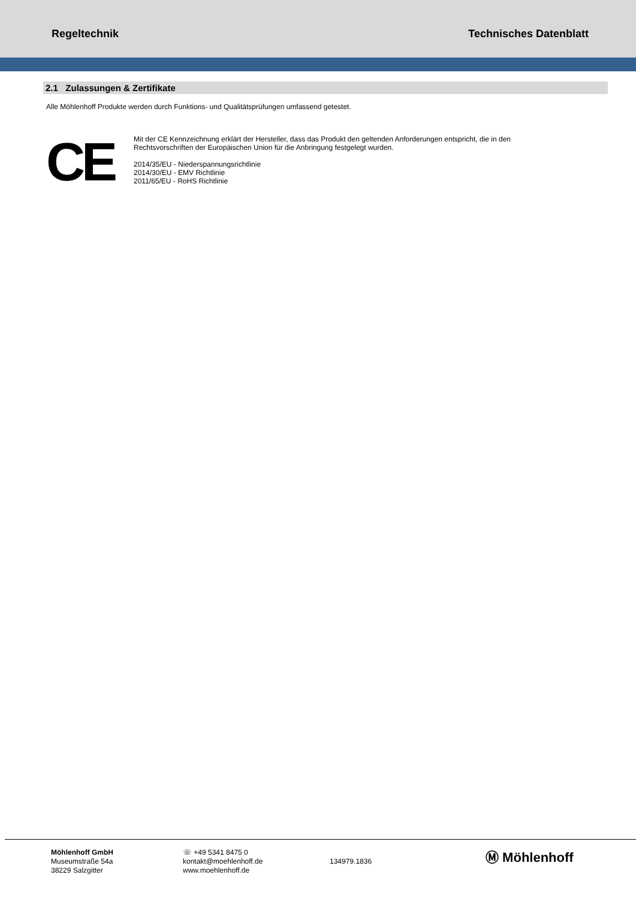Regeltechnik Technisches Datenblatt
2.1 Zulassungen & Zertifikate
Alle Möhlenhoff Produkte werden durch Funktions- und Qualitätsprüfungen umfassend getestet.
CE
Mit der CE Kennzeichnung erklärt der Hersteller, dass das Produkt den geltenden Anforderungen entspricht, die in den
Rechtsvorschriften der Europäischen Union für die Anbringung festgelegt wurden.
2014/35/EU - Niederspannungsrichtlinie
2014/30/EU - EMV Richtlinie
2011/65/EU - RoHS Richtlinie
Möhlenhoff GmbH
Museumstraße 54a
38229 Salzgitter
☏ +49 5341 8475 0
kontakt@moehlenhoff.de
www.moehlenhoff.de
134979.1836
Ⓜ Möhlenhoff